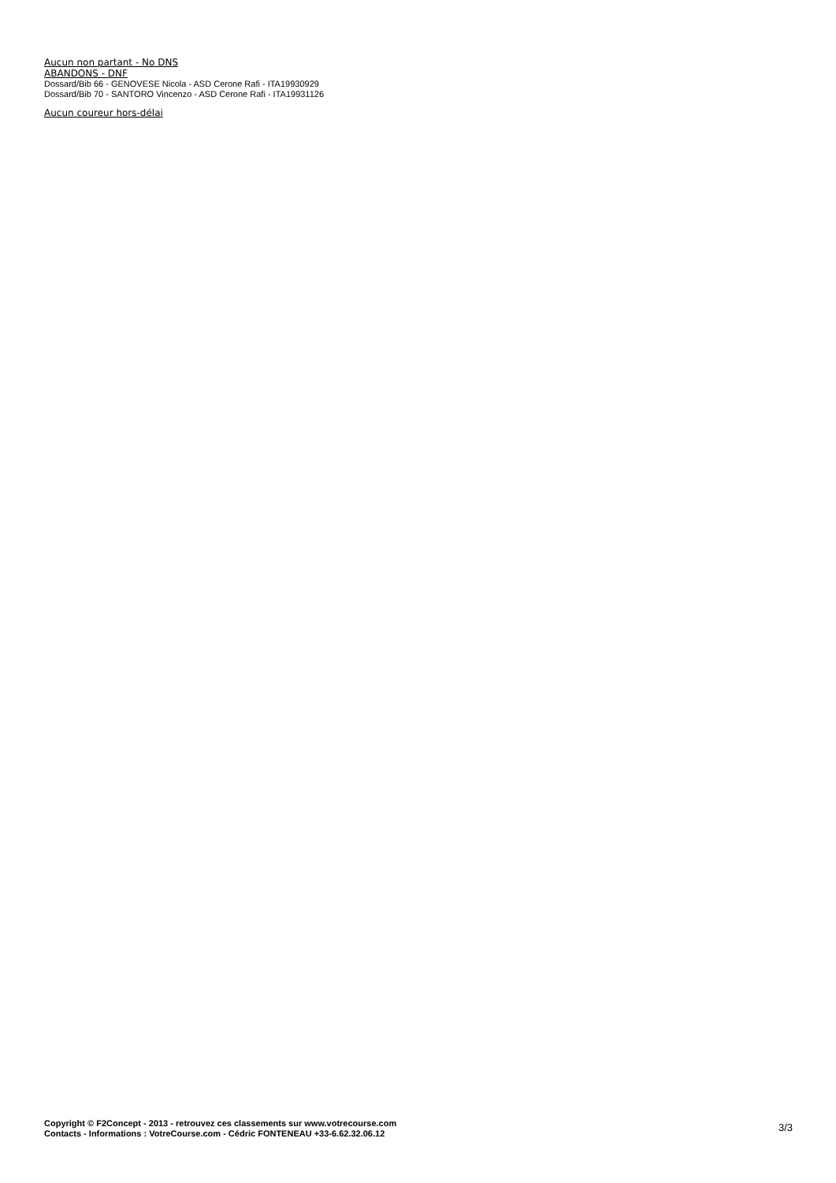Aucun non partant - No DNS
ABANDONS - DNF
Dossard/Bib 66 - GENOVESE Nicola - ASD Cerone Rafi - ITA19930929
Dossard/Bib 70 - SANTORO Vincenzo - ASD Cerone Rafi - ITA19931126
Aucun coureur hors-délai
Copyright © F2Concept - 2013 - retrouvez ces classements sur www.votrecourse.com
Contacts - Informations : VotreCourse.com - Cédric FONTENEAU +33-6.62.32.06.12
3/3